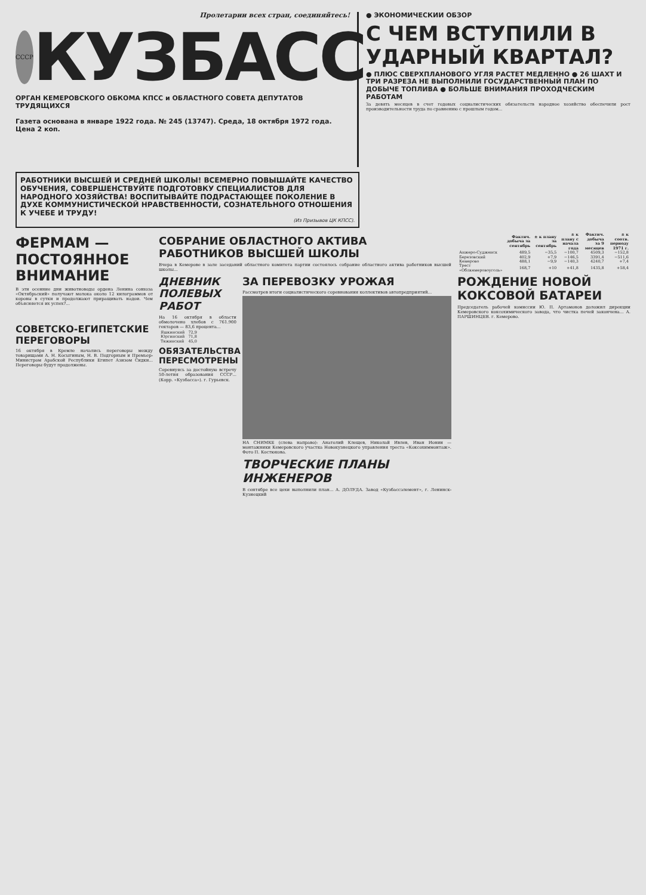Пролетарии всех стран, соединяйтесь!
СССР
КУЗБАСС
ОРГАН КЕМЕРОВСКОГО ОБКОМА КПСС и ОБЛАСТНОГО СОВЕТА ДЕПУТАТОВ ТРУДЯЩИХСЯ
Газета основана в январе 1922 года. № 245 (13747). Среда, 18 октября 1972 года. Цена 2 коп.
● ЭКОНОМИЧЕСКИЙ ОБЗОР
С ЧЕМ ВСТУПИЛИ В УДАРНЫЙ КВАРТАЛ?
● ПЛЮС СВЕРХПЛАНОВОГО УГЛЯ РАСТЕТ МЕДЛЕННО ● 26 ШАХТ И ТРИ РАЗРЕЗА НЕ ВЫПОЛНИЛИ ГОСУДАРСТВЕННЫЙ ПЛАН ПО ДОБЫЧЕ ТОПЛИВА ● БОЛЬШЕ ВНИМАНИЯ ПРОХОДЧЕСКИМ РАБОТАМ
За девять месяцев в счет годовых социалистических обязательств народное хозяйство обеспечили рост производительности труда по сравнению с прошлым годом...
РАБОТНИКИ ВЫСШЕЙ И СРЕДНЕЙ ШКОЛЫ! ВСЕМЕРНО ПОВЫШАЙТЕ КАЧЕСТВО ОБУЧЕНИЯ, СОВЕРШЕНСТВУЙТЕ ПОДГОТОВКУ СПЕЦИАЛИСТОВ ДЛЯ НАРОДНОГО ХОЗЯЙСТВА! ВОСПИТЫВАЙТЕ ПОДРАСТАЮЩЕЕ ПОКОЛЕНИЕ В ДУХЕ КОММУНИСТИЧЕСКОЙ НРАВСТВЕННОСТИ, СОЗНАТЕЛЬНОГО ОТНОШЕНИЯ К УЧЕБЕ И ТРУДУ!
(Из Призывов ЦК КПСС).
ФЕРМАМ — ПОСТОЯННОЕ ВНИМАНИЕ
В эти осенние дни животноводы ордена Ленина совхоза «Октябрьский» получают молока около 12 килограммов от коровы в сутки и продолжают приращивать надои. Чем объясняется их успех?...
СОВЕТСКО-ЕГИПЕТСКИЕ ПЕРЕГОВОРЫ
16 октября в Кремле начались переговоры между товарищами А. Н. Косыгиным, Н. В. Подгорным и Премьер-Министром Арабской Республики Египет Азизом Сидки... Переговоры будут продолжены.
СОБРАНИЕ ОБЛАСТНОГО АКТИВА РАБОТНИКОВ ВЫСШЕЙ ШКОЛЫ
Вчера в Кемерове в зале заседаний областного комитета партии состоялось собрание областного актива работников высшей школы...
ДНЕВНИК ПОЛЕВЫХ РАБОТ
На 16 октября в области обмолочено хлебов с 761.900 гектаров — 83,6 процента...
| Яшкинский | 72,9 |
| Юргинский | 71,8 |
| Тяжинский | 45,0 |
ОБЯЗАТЕЛЬСТВА ПЕРЕСМОТРЕНЫ
Соревнуясь за достойную встречу 50-летия образования СССР... (Корр. «Кузбасса»). г. Гурьевск.
ЗА ПЕРЕВОЗКУ УРОЖАЯ
Рассмотрев итоги социалистического соревнования коллективов автопредприятий...
НА СНИМКЕ (слева направо): Анатолий Клещев, Николай Ивлев, Иван Ионин — монтажники Кемеровского участка Новокузнецкого управления треста «Коксохиммонтаж». Фото П. Костюкова.
ТВОРЧЕСКИЕ ПЛАНЫ ИНЖЕНЕРОВ
В сентябре все цехи выполнили план... А. ДОЛУДА. Завод «Кузбассэлемент», г. Ленинск-Кузнецкий
| | Фактич. добыча за сентябрь | ± к плану за сентябрь | ± к плану с начала года | Фактич. добыча за 9 месяцев | ± к соотв. периоду 1971 г. |
| --- | --- | --- | --- | --- | --- |
| Анжеро-Судженск | 489,5 | −35,5 | −100,7 | 4509,3 | −152,8 |
| Березовский | 402,9 | +7,9 | −146,5 | 3391,4 | −511,6 |
| Кемерово | 488,1 | −9,9 | −140,3 | 4240,7 | +7,4 |
| Трест «Облкемеровоуголь» | 168,7 | +10 | +41,8 | 1435,8 | +58,4 |
РОЖДЕНИЕ НОВОЙ КОКСОВОЙ БАТАРЕИ
Председатель рабочей комиссии Ю. П. Артамонов доложил дирекции Кемеровского коксохимического завода, что чистка печей закончена... А. ПАРШИНЦЕВ. г. Кемерово.